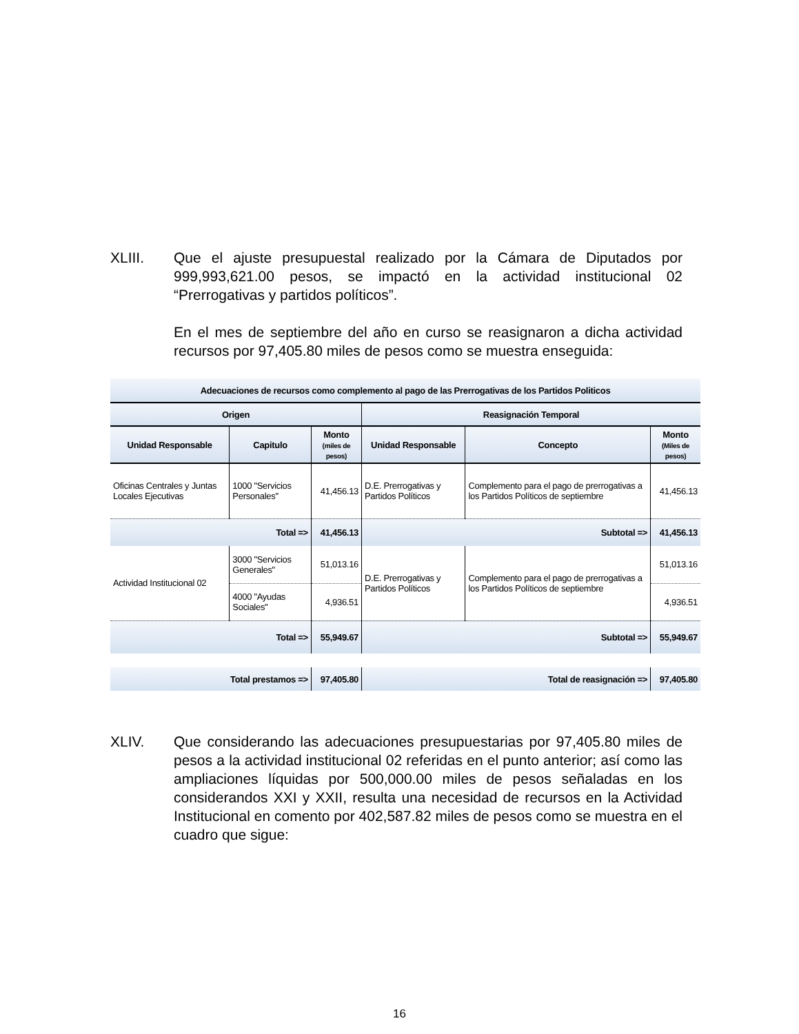XLIII. Que el ajuste presupuestal realizado por la Cámara de Diputados por 999,993,621.00 pesos, se impactó en la actividad institucional 02 “Prerrogativas y partidos políticos”.
En el mes de septiembre del año en curso se reasignaron a dicha actividad recursos por 97,405.80 miles de pesos como se muestra enseguida:
| Adecuaciones de recursos como complemento al pago de las Prerrogativas de los Partidos Politicos | | | | | |
| --- | --- | --- | --- | --- | --- |
| Origen | | | Reasignación Temporal | | |
| Unidad Responsable | Capitulo | Monto (miles de pesos) | Unidad Responsable | Concepto | Monto (Miles de pesos) |
| Oficinas Centrales y Juntas Locales Ejecutivas | 1000 "Servicios Personales" | 41,456.13 | D.E. Prerrogativas y Partidos Políticos | Complemento para el pago de prerrogativas a los Partidos Políticos de septiembre | 41,456.13 |
| Total => | | 41,456.13 | Subtotal => | | 41,456.13 |
| Actividad Institucional 02 | 3000 "Servicios Generales" | 51,013.16 | D.E. Prerrogativas y Partidos Políticos | Complemento para el pago de prerrogativas a los Partidos Políticos de septiembre | 51,013.16 |
| | 4000 "Ayudas Sociales" | 4,936.51 | | | 4,936.51 |
| Total => | | 55,949.67 | Subtotal => | | 55,949.67 |
| Total prestamos => | | 97,405.80 | Total de reasignación => | | 97,405.80 |
XLIV. Que considerando las adecuaciones presupuestarias por 97,405.80 miles de pesos a la actividad institucional 02 referidas en el punto anterior; así como las ampliaciones líquidas por 500,000.00 miles de pesos señaladas en los considerandos XXI y XXII, resulta una necesidad de recursos en la Actividad Institucional en comento por 402,587.82 miles de pesos como se muestra en el cuadro que sigue:
16